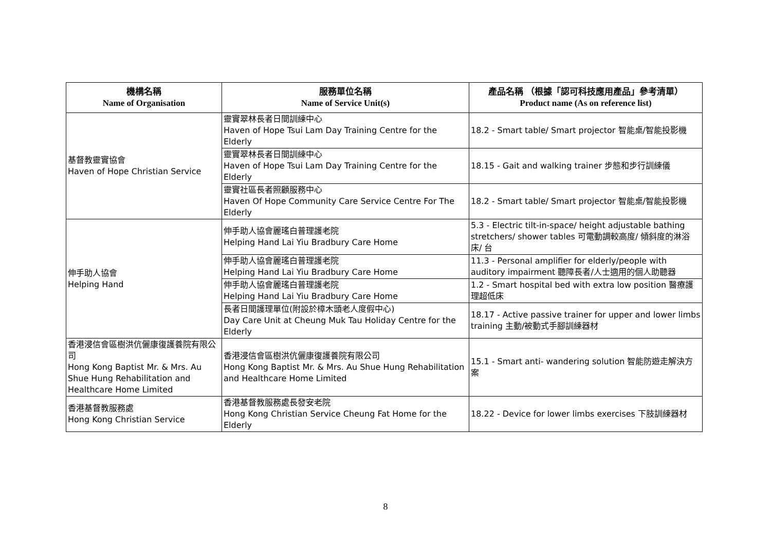| 機構名稱 Name of Organisation | 服務單位名稱 Name of Service Unit(s) | 產品名稱 （根據「認可科技應用產品」參考清單） Product name (As on reference list) |
| --- | --- | --- |
| 基督教靈實協會 Haven of Hope Christian Service | 靈實翠林長者日間訓練中心 Haven of Hope Tsui Lam Day Training Centre for the Elderly | 18.2 - Smart table/ Smart projector 智能桌/智能投影機 |
| | 靈實翠林長者日間訓練中心 Haven of Hope Tsui Lam Day Training Centre for the Elderly | 18.15 - Gait and walking trainer 步態和步行訓練儀 |
| | 靈實社區長者照顧服務中心 Haven Of Hope Community Care Service Centre For The Elderly | 18.2 - Smart table/ Smart projector 智能桌/智能投影機 |
| 伸手助人協會 Helping Hand | 伸手助人協會麗瑤白普理護老院 Helping Hand Lai Yiu Bradbury Care Home | 5.3 - Electric tilt-in-space/ height adjustable bathing stretchers/ shower tables 可電動調較高度/ 傾斜度的淋浴床/ 台 |
| | 伸手助人協會麗瑤白普理護老院 Helping Hand Lai Yiu Bradbury Care Home | 11.3 - Personal amplifier for elderly/people with auditory impairment 聽障長者/人士適用的個人助聽器 |
| | 伸手助人協會麗瑤白普理護老院 Helping Hand Lai Yiu Bradbury Care Home | 1.2 - Smart hospital bed with extra low position 醫療護理超低床 |
| | 長者日間護理單位(附設於樟木頭老人度假中心) Day Care Unit at Cheung Muk Tau Holiday Centre for the Elderly | 18.17 - Active passive trainer for upper and lower limbs training 主動/被動式手腳訓練器材 |
| 香港浸信會區樹洪伉儷康復護養院有限公司 Hong Kong Baptist Mr. & Mrs. Au Shue Hung Rehabilitation and Healthcare Home Limited | 香港浸信會區樹洪伉儷康復護養院有限公司 Hong Kong Baptist Mr. & Mrs. Au Shue Hung Rehabilitation and Healthcare Home Limited | 15.1 - Smart anti- wandering solution 智能防遊走解決方案 |
| 香港基督教服務處 Hong Kong Christian Service | 香港基督教服務處長發安老院 Hong Kong Christian Service Cheung Fat Home for the Elderly | 18.22 - Device for lower limbs exercises 下肢訓練器材 |
8